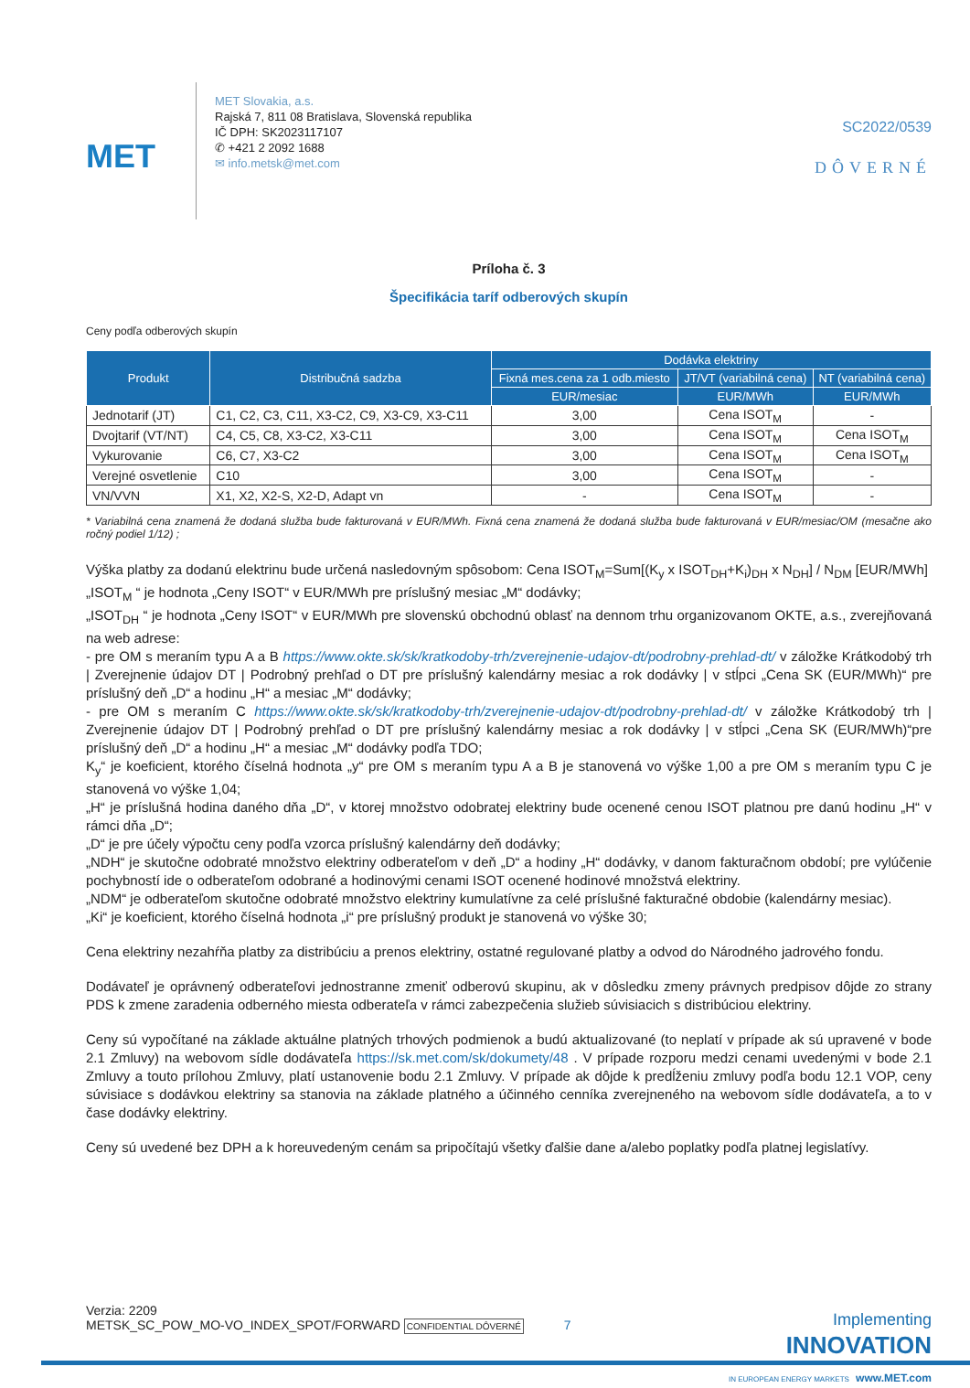MET
MET Slovakia, a.s.
Rajská 7, 811 08 Bratislava, Slovenská republika
IČ DPH: SK2023117107
✆ +421 2 2092 1688
✉ info.metsk@met.com
SC2022/0539
DÔVERNÉ
Príloha č. 3
Špecifikácia taríf odberových skupín
Ceny podľa odberových skupín
| Produkt | Distribučná sadzba | Dodávka elektriny | | |
| --- | --- | --- | --- | --- |
| | | Fixná mes.cena za 1 odb.miesto | JT/VT (variabilná cena) | NT (variabilná cena) |
| | | EUR/mesiac | EUR/MWh | EUR/MWh |
| Jednotarif (JT) | C1, C2, C3, C11, X3-C2, C9, X3-C9, X3-C11 | 3,00 | Cena ISOT<sub>M</sub> | - |
| Dvojtarif (VT/NT) | C4, C5, C8, X3-C2, X3-C11 | 3,00 | Cena ISOT<sub>M</sub> | Cena ISOT<sub>M</sub> |
| Vykurovanie | C6, C7, X3-C2 | 3,00 | Cena ISOT<sub>M</sub> | Cena ISOT<sub>M</sub> |
| Verejné osvetlenie | C10 | 3,00 | Cena ISOT<sub>M</sub> | - |
| VN/VVN | X1, X2, X2-S, X2-D, Adapt vn | - | Cena ISOT<sub>M</sub> | - |
* Variabilná cena znamená že dodaná služba bude fakturovaná v EUR/MWh. Fixná cena znamená že dodaná služba bude fakturovaná v EUR/mesiac/OM (mesačne ako ročný podiel 1/12) ;
Výška platby za dodanú elektrinu bude určená nasledovným spôsobom: Cena ISOT<sub>M</sub>=Sum[(K<sub>y</sub> x ISOT<sub>DH</sub>+K<sub>i</sub>)<sub>DH</sub> x N<sub>DH</sub>] / N<sub>DM</sub> [EUR/MWh]
„ISOT<sub>M</sub> “ je hodnota „Ceny ISOT“ v EUR/MWh pre príslušný mesiac „M“ dodávky;
„ISOT<sub>DH</sub> “ je hodnota „Ceny ISOT“ v EUR/MWh pre slovenskú obchodnú oblasť na dennom trhu organizovanom OKTE, a.s., zverejňovaná na web adrese:
- pre OM s meraním typu A a B https://www.okte.sk/sk/kratkodoby-trh/zverejnenie-udajov-dt/podrobny-prehlad-dt/ v záložke Krátkodobý trh | Zverejnenie údajov DT | Podrobný prehľad o DT pre príslušný kalendárny mesiac a rok dodávky | v stĺpci „Cena SK (EUR/MWh)“ pre príslušný deň „D“ a hodinu „H“ a mesiac „M“ dodávky;
- pre OM s meraním C https://www.okte.sk/sk/kratkodoby-trh/zverejnenie-udajov-dt/podrobny-prehlad-dt/ v záložke Krátkodobý trh | Zverejnenie údajov DT | Podrobný prehľad o DT pre príslušný kalendárny mesiac a rok dodávky | v stĺpci „Cena SK (EUR/MWh)“pre príslušný deň „D“ a hodinu „H“ a mesiac „M“ dodávky podľa TDO;
K<sub>y</sub>“ je koeficient, ktorého číselná hodnota „y“ pre OM s meraním typu A a B je stanovená vo výške 1,00 a pre OM s meraním typu C je stanovená vo výške 1,04;
„H“ je príslušná hodina daného dňa „D“, v ktorej množstvo odobratej elektriny bude ocenené cenou ISOT platnou pre danú hodinu „H“ v rámci dňa „D“;
„D“ je pre účely výpočtu ceny podľa vzorca príslušný kalendárny deň dodávky;
„NDH“ je skutočne odobraté množstvo elektriny odberateľom v deň „D“ a hodiny „H“ dodávky, v danom fakturačnom období; pre vylúčenie pochybností ide o odberateľom odobrané a hodinovými cenami ISOT ocenené hodinové množstvá elektriny.
„NDM“ je odberateľom skutočne odobraté množstvo elektriny kumulatívne za celé príslušné fakturačné obdobie (kalendárny mesiac).
„Ki“ je koeficient, ktorého číselná hodnota „i“ pre príslušný produkt je stanovená vo výške 30;
Cena elektriny nezahŕňa platby za distribúciu a prenos elektriny, ostatné regulované platby a odvod do Národného jadrového fondu.
Dodávateľ je oprávnený odberateľovi jednostranne zmeniť odberovú skupinu, ak v dôsledku zmeny právnych predpisov dôjde zo strany PDS k zmene zaradenia odberného miesta odberateľa v rámci zabezpečenia služieb súvisiacich s distribúciou elektriny.
Ceny sú vypočítané na základe aktuálne platných trhových podmienok a budú aktualizované (to neplatí v prípade ak sú upravené v bode 2.1 Zmluvy) na webovom sídle dodávateľa https://sk.met.com/sk/dokumety/48 . V prípade rozporu medzi cenami uvedenými v bode 2.1 Zmluvy a touto prílohou Zmluvy, platí ustanovenie bodu 2.1 Zmluvy. V prípade ak dôjde k predĺženiu zmluvy podľa bodu 12.1 VOP, ceny súvisiace s dodávkou elektriny sa stanovia na základe platného a účinného cenníka zverejneného na webovom sídle dodávateľa, a to v čase dodávky elektriny.
Ceny sú uvedené bez DPH a k horeuvedeným cenám sa pripočítajú všetky ďalšie dane a/alebo poplatky podľa platnej legislatívy.
Verzia: 2209
METSK_SC_POW_MO-VO_INDEX_SPOT/FORWARD CONFIDENTIAL DÔVERNÉ 7
Implementing
INNOVATION
IN EUROPEAN ENERGY MARKETS www.MET.com